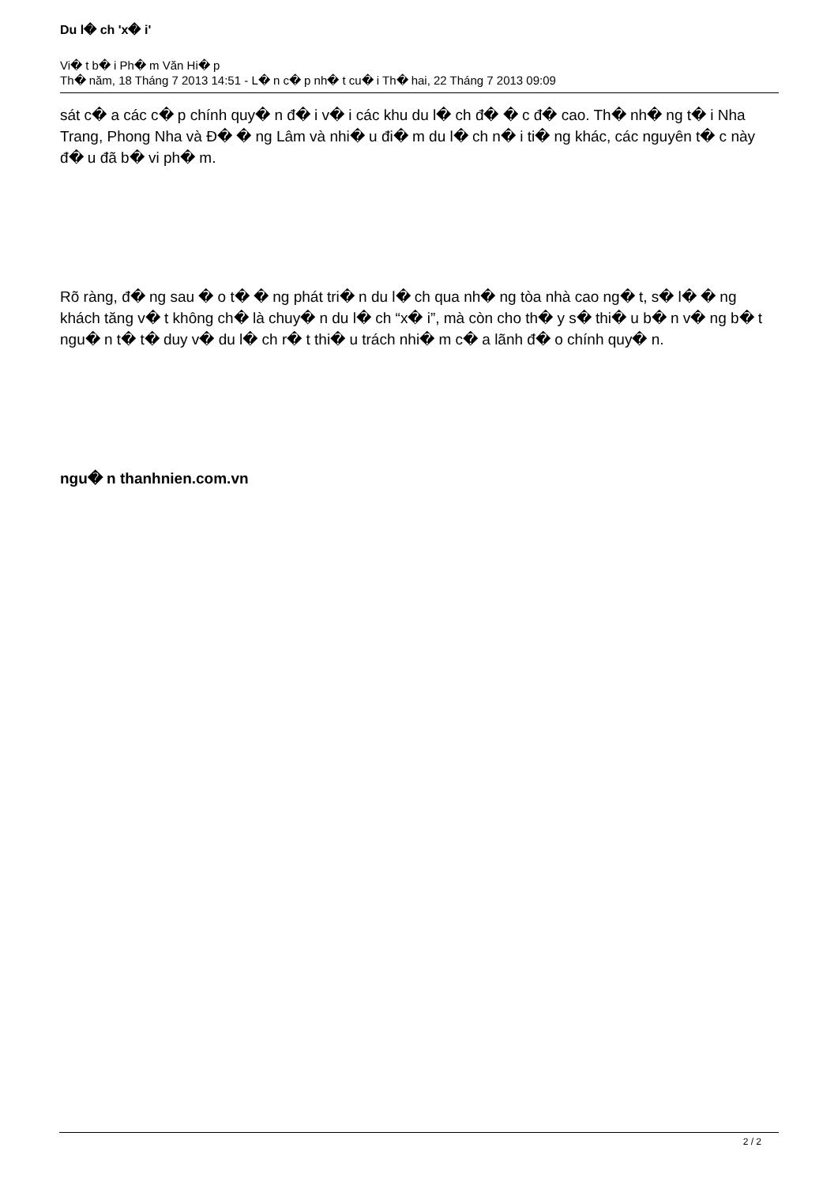Du l� ch 'x� i'
Vi� t b� i Ph� m Văn Hi� p
Th� năm, 18 Tháng 7 2013 14:51 - L� n c� p nh� t cu� i Th� hai, 22 Tháng 7 2013 09:09
sát c� a các c� p chính quy� n đ� i v� i các khu du l� ch đ� � c đ� cao. Th� nh� ng t� i Nha Trang, Phong Nha và Đ� � ng Lâm và nhi� u đi� m du l� ch n� i ti� ng khác, các nguyên t� c này đ� u đã b� vi ph� m.
Rõ ràng, đ� ng sau � o t� � ng phát tri� n du l� ch qua nh� ng tòa nhà cao ng� t, s� l� � ng khách tăng v� t không ch� là chuy� n du l� ch “x� i”, mà còn cho th� y s� thi� u b� n v� ng b� t ngu� n t� t� duy v� du l� ch r� t thi� u trách nhi� m c� a lãnh đ� o chính quy� n.
ngu� n thanhnien.com.vn
2 / 2